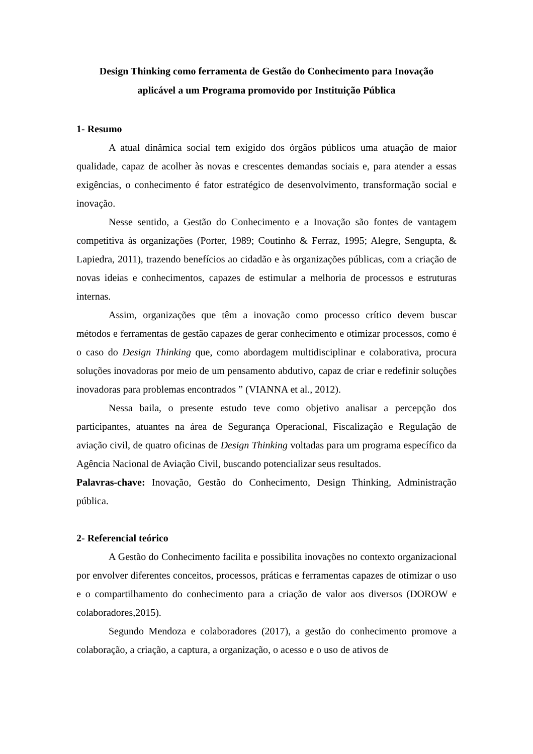Design Thinking como ferramenta de Gestão do Conhecimento para Inovação
aplicável a um Programa promovido por Instituição Pública
1- Resumo
A atual dinâmica social tem exigido dos órgãos públicos uma atuação de maior qualidade, capaz de acolher às novas e crescentes demandas sociais e, para atender a essas exigências, o conhecimento é fator estratégico de desenvolvimento, transformação social e inovação.
Nesse sentido, a Gestão do Conhecimento e a Inovação são fontes de vantagem competitiva às organizações (Porter, 1989; Coutinho & Ferraz, 1995; Alegre, Sengupta, & Lapiedra, 2011), trazendo benefícios ao cidadão e às organizações públicas, com a criação de novas ideias e conhecimentos, capazes de estimular a melhoria de processos e estruturas internas.
Assim, organizações que têm a inovação como processo crítico devem buscar métodos e ferramentas de gestão capazes de gerar conhecimento e otimizar processos, como é o caso do Design Thinking que, como abordagem multidisciplinar e colaborativa, procura soluções inovadoras por meio de um pensamento abdutivo, capaz de criar e redefinir soluções inovadoras para problemas encontrados ” (VIANNA et al., 2012).
Nessa baila, o presente estudo teve como objetivo analisar a percepção dos participantes, atuantes na área de Segurança Operacional, Fiscalização e Regulação de aviação civil, de quatro oficinas de Design Thinking voltadas para um programa específico da Agência Nacional de Aviação Civil, buscando potencializar seus resultados.
Palavras-chave: Inovação, Gestão do Conhecimento, Design Thinking, Administração pública.
2- Referencial teórico
A Gestão do Conhecimento facilita e possibilita inovações no contexto organizacional por envolver diferentes conceitos, processos, práticas e ferramentas capazes de otimizar o uso e o compartilhamento do conhecimento para a criação de valor aos diversos (DOROW e colaboradores,2015).
Segundo Mendoza e colaboradores (2017), a gestão do conhecimento promove a colaboração, a criação, a captura, a organização, o acesso e o uso de ativos de